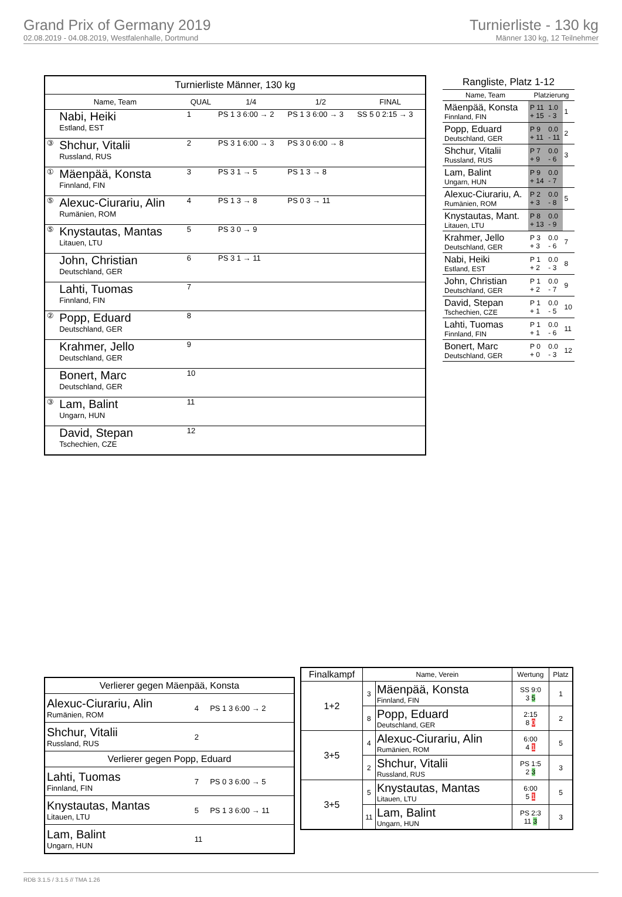Grand Prix of Germany 2019
02.08.2019 - 04.08.2019, Westfalenhalle, Dortmund
Turnierliste - 130 kg
Männer 130 kg, 12 Teilnehmer
| Turnierliste Männer, 130 kg | | | | | |
| --- | --- | --- | --- | --- | --- |
| Name, Team | | QUAL | 1/4 | 1/2 | FINAL |
| | Nabi, Heiki Estland, EST | 1 | PS 1 3 6:00 → 2 | PS 1 3 6:00 → 3 | SS 5 0 2:15 → 3 |
| ③ | Shchur, Vitalii Russland, RUS | 2 | PS 3 1 6:00 → 3 | PS 3 0 6:00 → 8 | |
| ① | Mäenpää, Konsta Finnland, FIN | 3 | PS 3 1 → 5 | PS 1 3 → 8 | |
| ⑤ | Alexuc-Ciurariu, Alin Rumänien, ROM | 4 | PS 1 3 → 8 | PS 0 3 → 11 | |
| ⑤ | Knystautas, Mantas Litauen, LTU | 5 | PS 3 0 → 9 | | |
| | John, Christian Deutschland, GER | 6 | PS 3 1 → 11 | | |
| | Lahti, Tuomas Finnland, FIN | 7 | | | |
| ② | Popp, Eduard Deutschland, GER | 8 | | | |
| | Krahmer, Jello Deutschland, GER | 9 | | | |
| | Bonert, Marc Deutschland, GER | 10 | | | |
| ③ | Lam, Balint Ungarn, HUN | 11 | | | |
| | David, Stepan Tschechien, CZE | 12 | | | |
| Rangliste, Platz 1-12 | | | |
| --- | --- | --- | --- |
| Name, Team | Platzierung | | |
| Mäenpää, Konsta Finnland, FIN | P 11 + 15 | 1.0 - 3 | 1 |
| Popp, Eduard Deutschland, GER | P 9 + 11 | 0.0 - 11 | 2 |
| Shchur, Vitalii Russland, RUS | P 7 + 9 | 0.0 - 6 | 3 |
| Lam, Balint Ungarn, HUN | P 9 + 14 | 0.0 - 7 | |
| Alexuc-Ciurariu, A. Rumänien, ROM | P 2 + 3 | 0.0 - 8 | 5 |
| Knystautas, Mant. Litauen, LTU | P 8 + 13 | 0.0 - 9 | |
| Krahmer, Jello Deutschland, GER | P 3 + 3 | 0.0 - 6 | 7 |
| Nabi, Heiki Estland, EST | P 1 + 2 | 0.0 - 3 | 8 |
| John, Christian Deutschland, GER | P 1 + 2 | 0.0 - 7 | 9 |
| David, Stepan Tschechien, CZE | P 1 + 1 | 0.0 - 5 | 10 |
| Lahti, Tuomas Finnland, FIN | P 1 + 1 | 0.0 - 6 | 11 |
| Bonert, Marc Deutschland, GER | P 0 + 0 | 0.0 - 3 | 12 |
| Verlierer gegen Mäenpää, Konsta | | |
| Alexuc-Ciurariu, Alin Rumänien, ROM | 4 | PS 1 3 6:00 → 2 |
| Shchur, Vitalii Russland, RUS | 2 | |
| Verlierer gegen Popp, Eduard | | |
| Lahti, Tuomas Finnland, FIN | 7 | PS 0 3 6:00 → 5 |
| Knystautas, Mantas Litauen, LTU | 5 | PS 1 3 6:00 → 11 |
| Lam, Balint Ungarn, HUN | 11 | |
| Finalkampf | Name, Verein | | Wertung | Platz |
| --- | --- | --- | --- | --- |
| 1+2 | 3 | Mäenpää, Konsta Finnland, FIN | SS 9:0 3 5 | 1 |
| | 8 | Popp, Eduard Deutschland, GER | 2:15 8 0 | 2 |
| 3+5 | 4 | Alexuc-Ciurariu, Alin Rumänien, ROM | 6:00 4 1 | 5 |
| | 2 | Shchur, Vitalii Russland, RUS | PS 1:5 2 3 | 3 |
| 3+5 | 5 | Knystautas, Mantas Litauen, LTU | 6:00 5 1 | 5 |
| | 11 | Lam, Balint Ungarn, HUN | PS 2:3 11 3 | 3 |
RDB 3.1.5 / 3.1.5 // TMA 1.26